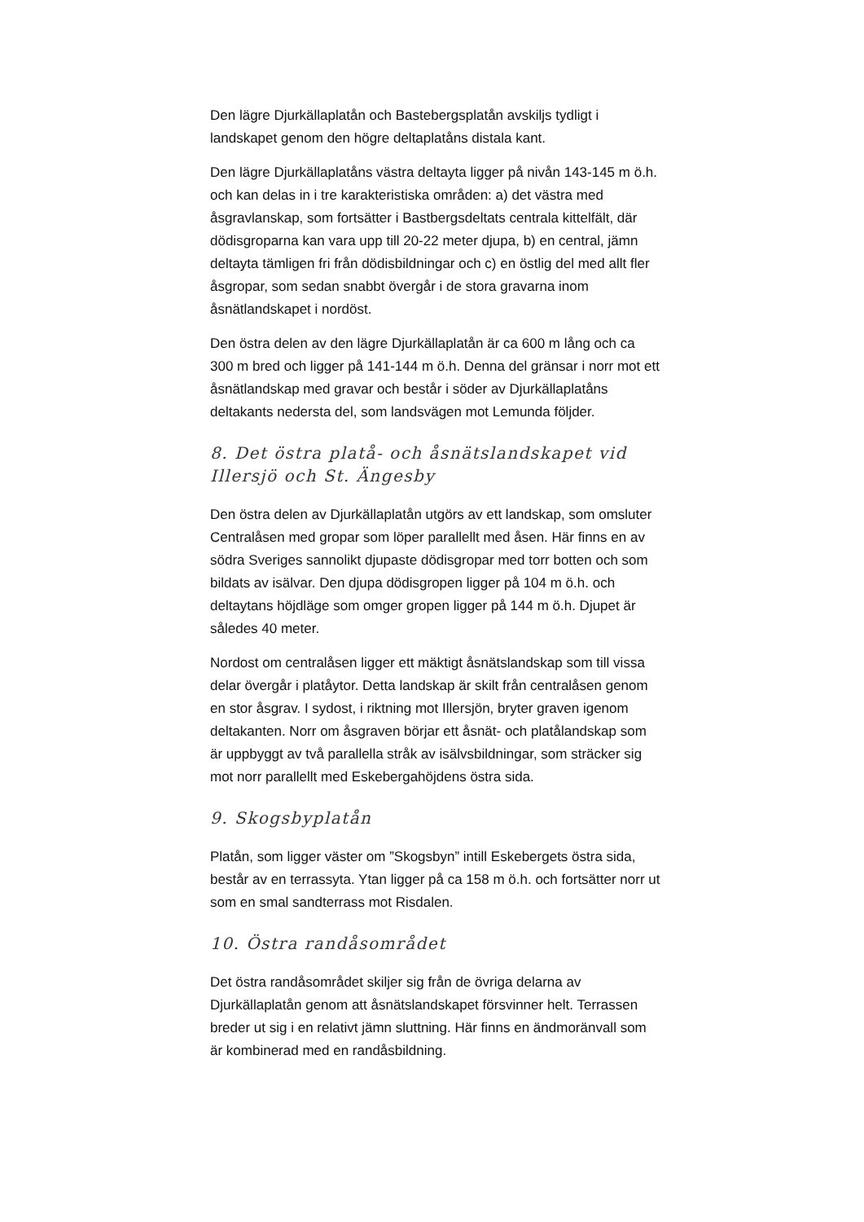Den lägre Djurkällaplatån och Bastebergsplatån avskiljs tydligt i landskapet genom den högre deltaplatåns distala kant.
Den lägre Djurkällaplatåns västra deltayta ligger på nivån 143-145 m ö.h. och kan delas in i tre karakteristiska områden: a) det västra med åsgravlanskap, som fortsätter i Bastbergsdeltats centrala kittelfält, där dödisgroparna kan vara upp till 20-22 meter djupa, b) en central, jämn deltayta tämligen fri från dödisbildningar och c) en östlig del med allt fler åsgropar, som sedan snabbt övergår i de stora gravarna inom åsnätlandskapet i nordöst.
Den östra delen av den lägre Djurkällaplatån är ca 600 m lång och ca 300 m bred och ligger på 141-144 m ö.h. Denna del gränsar i norr mot ett åsnätlandskap med gravar och består i söder av Djurkällaplatåns deltakants nedersta del, som landsvägen mot Lemunda följder.
8. Det östra platå- och åsnätslandskapet vid Illersjö och St. Ängesby
Den östra delen av Djurkällaplatån utgörs av ett landskap, som omsluter Centralåsen med gropar som löper parallellt med åsen. Här finns en av södra Sveriges sannolikt djupaste dödisgropar med torr botten och som bildats av isälvar. Den djupa dödisgropen ligger på 104 m ö.h. och deltaytans höjdläge som omger gropen ligger på 144 m ö.h. Djupet är således 40 meter.
Nordost om centralåsen ligger ett mäktigt åsnätslandskap som till vissa delar övergår i platåytor. Detta landskap är skilt från centralåsen genom en stor åsgrav. I sydost, i riktning mot Illersjön, bryter graven igenom deltakanten. Norr om åsgraven börjar ett åsnät- och platålandskap som är uppbyggt av två parallella stråk av isälvsbildningar, som sträcker sig mot norr parallellt med Eskebergahöjdens östra sida.
9. Skogsbyplatån
Platån, som ligger väster om ”Skogsbyn” intill Eskebergets östra sida, består av en terrassyta. Ytan ligger på ca 158 m ö.h. och fortsätter norr ut som en smal sandterrass mot Risdalen.
10. Östra randåsområdet
Det östra randåsområdet skiljer sig från de övriga delarna av Djurkällaplatån genom att åsnätslandskapet försvinner helt. Terrassen breder ut sig i en relativt jämn sluttning. Här finns en ändmoränvall som är kombinerad med en randåsbildning.